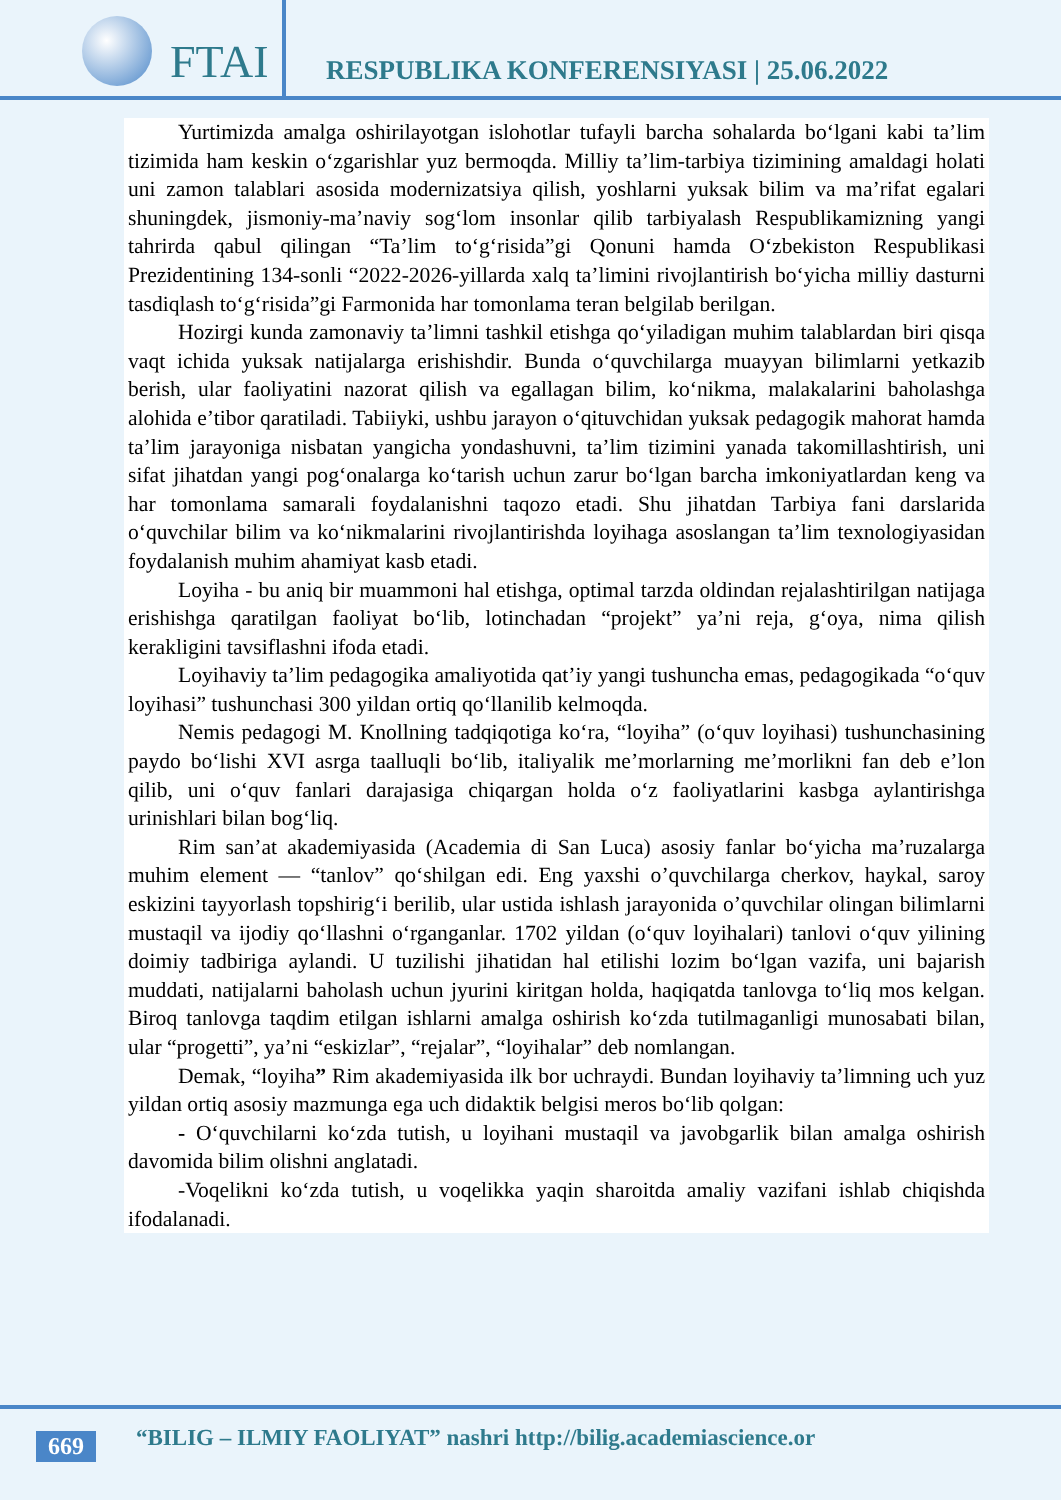FTAI
RESPUBLIKA KONFERENSIYASI | 25.06.2022
Yurtimizda amalga oshirilayotgan islohotlar tufayli barcha sohalarda bo‘lgani kabi ta’lim tizimida ham keskin o‘zgarishlar yuz bermoqda. Milliy ta’lim-tarbiya tizimining amaldagi holati uni zamon talablari asosida modernizatsiya qilish, yoshlarni yuksak bilim va ma’rifat egalari shuningdek, jismoniy-ma’naviy sog‘lom insonlar qilib tarbiyalash Respublikamizning yangi tahrirda qabul qilingan “Ta’lim to‘g‘risida”gi Qonuni hamda O‘zbekiston Respublikasi Prezidentining 134-sonli “2022-2026-yillarda xalq ta’limini rivojlantirish bo‘yicha milliy dasturni tasdiqlash to‘g‘risida”gi Farmonida har tomonlama teran belgilab berilgan.
Hozirgi kunda zamonaviy ta’limni tashkil etishga qo‘yiladigan muhim talablardan biri qisqa vaqt ichida yuksak natijalarga erishishdir. Bunda o‘quvchilarga muayyan bilimlarni yetkazib berish, ular faoliyatini nazorat qilish va egallagan bilim, ko‘nikma, malakalarini baholashga alohida e’tibor qaratiladi. Tabiiyki, ushbu jarayon o‘qituvchidan yuksak pedagogik mahorat hamda ta’lim jarayoniga nisbatan yangicha yondashuvni, ta’lim tizimini yanada takomillashtirish, uni sifat jihatdan yangi pog‘onalarga ko‘tarish uchun zarur bo‘lgan barcha imkoniyatlardan keng va har tomonlama samarali foydalanishni taqozo etadi. Shu jihatdan Tarbiya fani darslarida o‘quvchilar bilim va ko‘nikmalarini rivojlantirishda loyihaga asoslangan ta’lim texnologiyasidan foydalanish muhim ahamiyat kasb etadi.
Loyiha - bu aniq bir muammoni hal etishga, optimal tarzda oldindan rejalashtirilgan natijaga erishishga qaratilgan faoliyat bo‘lib, lotinchadan “projekt” ya’ni reja, g‘oya, nima qilish kerakligini tavsiflashni ifoda etadi.
Loyihaviy ta’lim pedagogika amaliyotida qat’iy yangi tushuncha emas, pedagogikada “o‘quv loyihasi” tushunchasi 300 yildan ortiq qo‘llanilib kelmoqda.
Nemis pedagogi M. Knollning tadqiqotiga ko‘ra, “loyiha” (o‘quv loyihasi) tushunchasining paydo bo‘lishi XVI asrga taalluqli bo‘lib, italiyalik me’morlarning me’morlikni fan deb e’lon qilib, uni o‘quv fanlari darajasiga chiqargan holda o‘z faoliyatlarini kasbga aylantirishga urinishlari bilan bog‘liq.
Rim san’at akademiyasida (Academia di San Luca) asosiy fanlar bo‘yicha ma’ruzalarga muhim element — “tanlov” qo‘shilgan edi. Eng yaxshi o’quvchilarga cherkov, haykal, saroy eskizini tayyorlash topshirig‘i berilib, ular ustida ishlash jarayonida o’quvchilar olingan bilimlarni mustaqil va ijodiy qo‘llashni o‘rganganlar. 1702 yildan (o‘quv loyihalari) tanlovi o‘quv yilining doimiy tadbiriga aylandi. U tuzilishi jihatidan hal etilishi lozim bo‘lgan vazifa, uni bajarish muddati, natijalarni baholash uchun jyurini kiritgan holda, haqiqatda tanlovga to‘liq mos kelgan. Biroq tanlovga taqdim etilgan ishlarni amalga oshirish ko‘zda tutilmaganligi munosabati bilan, ular “progetti”, ya’ni “eskizlar”, “rejalar”, “loyihalar” deb nomlangan.
Demak, “loyiha” Rim akademiyasida ilk bor uchraydi. Bundan loyihaviy ta’limning uch yuz yildan ortiq asosiy mazmunga ega uch didaktik belgisi meros bo‘lib qolgan:
- O‘quvchilarni ko‘zda tutish, u loyihani mustaqil va javobgarlik bilan amalga oshirish davomida bilim olishni anglatadi.
-Voqelikni ko‘zda tutish, u voqelikka yaqin sharoitda amaliy vazifani ishlab chiqishda ifodalanadi.
669
“BILIG – ILMIY FAOLIYAT” nashri http://bilig.academiascience.or